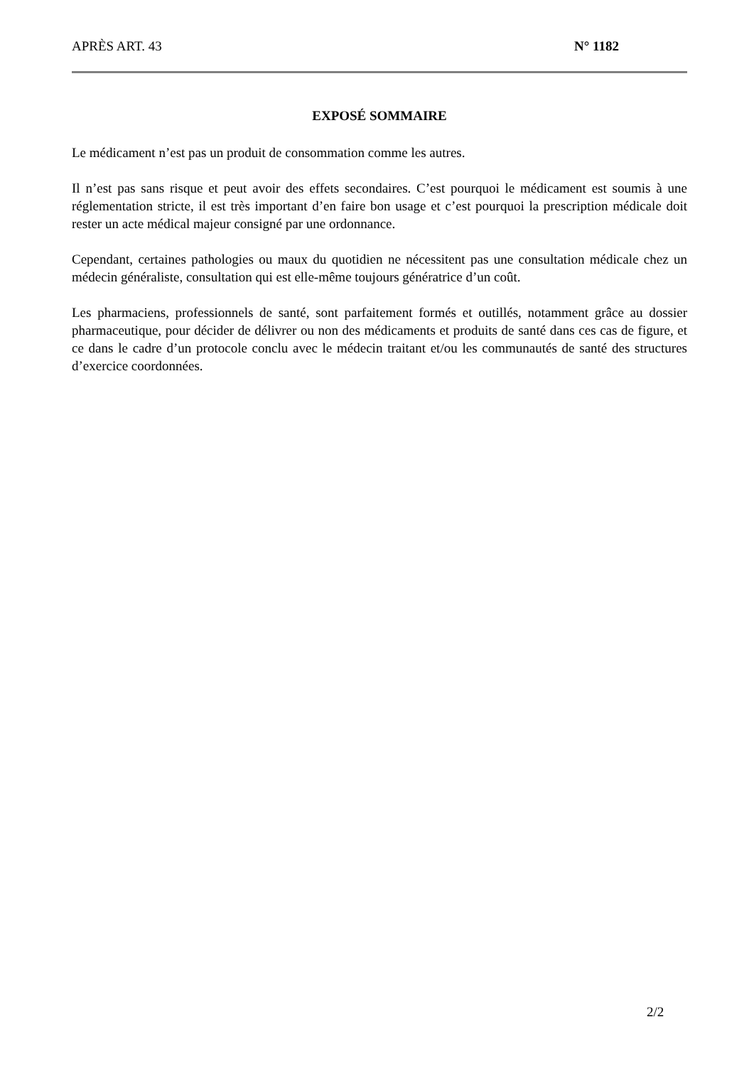APRÈS ART. 43 N° 1182
EXPOSÉ SOMMAIRE
Le médicament n’est pas un produit de consommation comme les autres.
Il n’est pas sans risque et peut avoir des effets secondaires. C’est pourquoi le médicament est soumis à une réglementation stricte, il est très important d’en faire bon usage et c’est pourquoi la prescription médicale doit rester un acte médical majeur consigné par une ordonnance.
Cependant, certaines pathologies ou maux du quotidien ne nécessitent pas une consultation médicale chez un médecin généraliste, consultation qui est elle-même toujours génératrice d’un coût.
Les pharmaciens, professionnels de santé, sont parfaitement formés et outillés, notamment grâce au dossier pharmaceutique, pour décider de délivrer ou non des médicaments et produits de santé dans ces cas de figure, et ce dans le cadre d’un protocole conclu avec le médecin traitant et/ou les communautés de santé des structures d’exercice coordonnées.
2/2